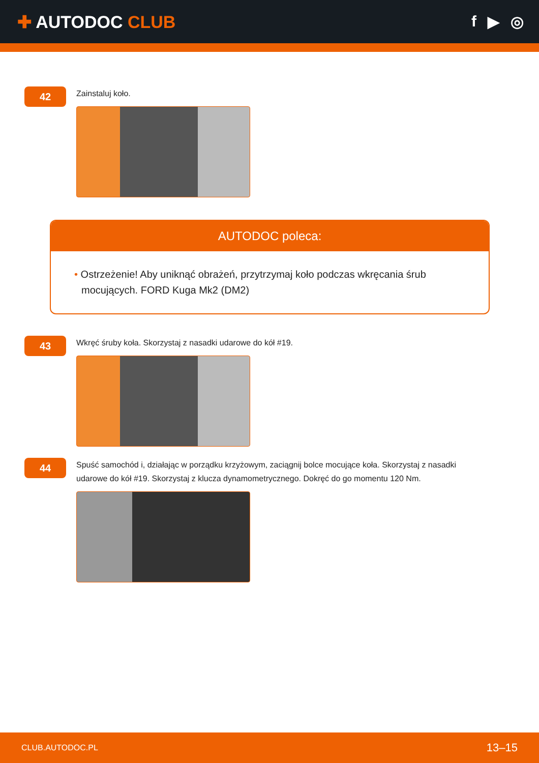✚ AUTODOC CLUB f ▶ ◎
42
Zainstaluj koło.
AUTODOC poleca:
• Ostrzeżenie! Aby uniknąć obrażeń, przytrzymaj koło podczas wkręcania śrub mocujących. FORD Kuga Mk2 (DM2)
43
Wkręć śruby koła. Skorzystaj z nasadki udarowe do kół #19.
44
Spuść samochód i, działając w porządku krzyżowym, zaciągnij bolce mocujące koła. Skorzystaj z nasadki udarowe do kół #19. Skorzystaj z klucza dynamometrycznego. Dokręć do go momentu 120 Nm.
CLUB.AUTODOC.PL 13–15